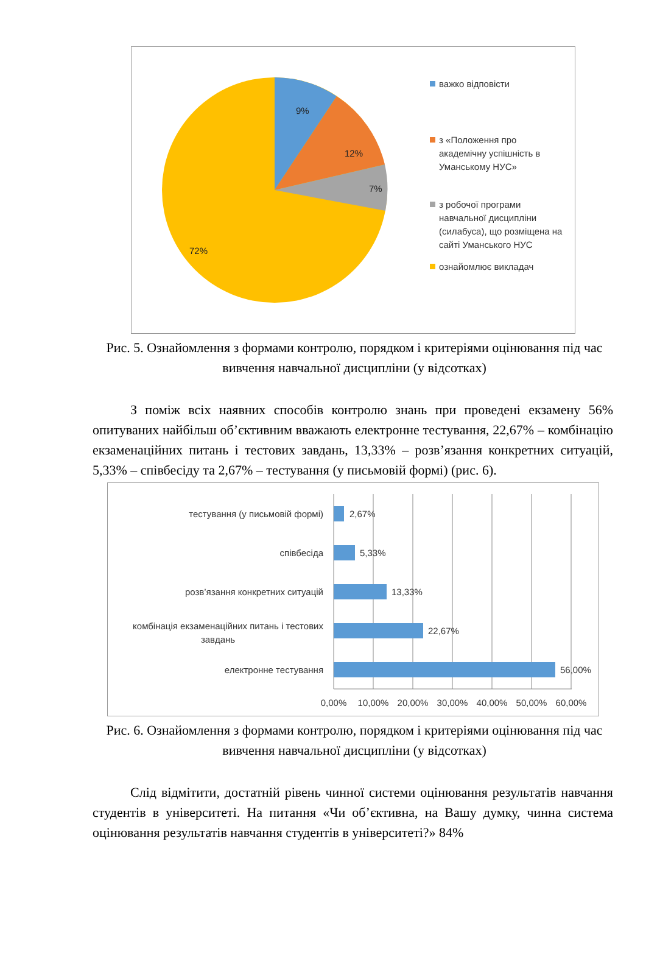9%
12%
7%
72%
важко відповісти
з «Положення про академічну успішність в Уманському НУС»
з робочої програми навчальної дисципліни (силабуса), що розміщена на сайті Уманського НУС
ознайомлює викладач
Рис. 5. Ознайомлення з формами контролю, порядком і критеріями оцінювання під час вивчення навчальної дисципліни (у відсотках)
З поміж всіх наявних способів контролю знань при проведені екзамену 56% опитуваних найбільш об’єктивним вважають електронне тестування, 22,67% – комбінацію екзаменаційних питань і тестових завдань, 13,33% – розв’язання конкретних ситуацій, 5,33% – співбесіду та 2,67% – тестування (у письмовій формі) (рис. 6).
тестування (у письмовій формі)
співбесіда
розв’язання конкретних ситуацій
комбінація екзаменаційних питань і тестових
завдань
електронне тестування
2,67%
5,33%
13,33%
22,67%
56,00%
0,00%
10,00%
20,00%
30,00%
40,00%
50,00%
60,00%
Рис. 6. Ознайомлення з формами контролю, порядком і критеріями оцінювання під час вивчення навчальної дисципліни (у відсотках)
Слід відмітити, достатній рівень чинної системи оцінювання результатів навчання студентів в університеті. На питання «Чи об’єктивна, на Вашу думку, чинна система оцінювання результатів навчання студентів в університеті?» 84%